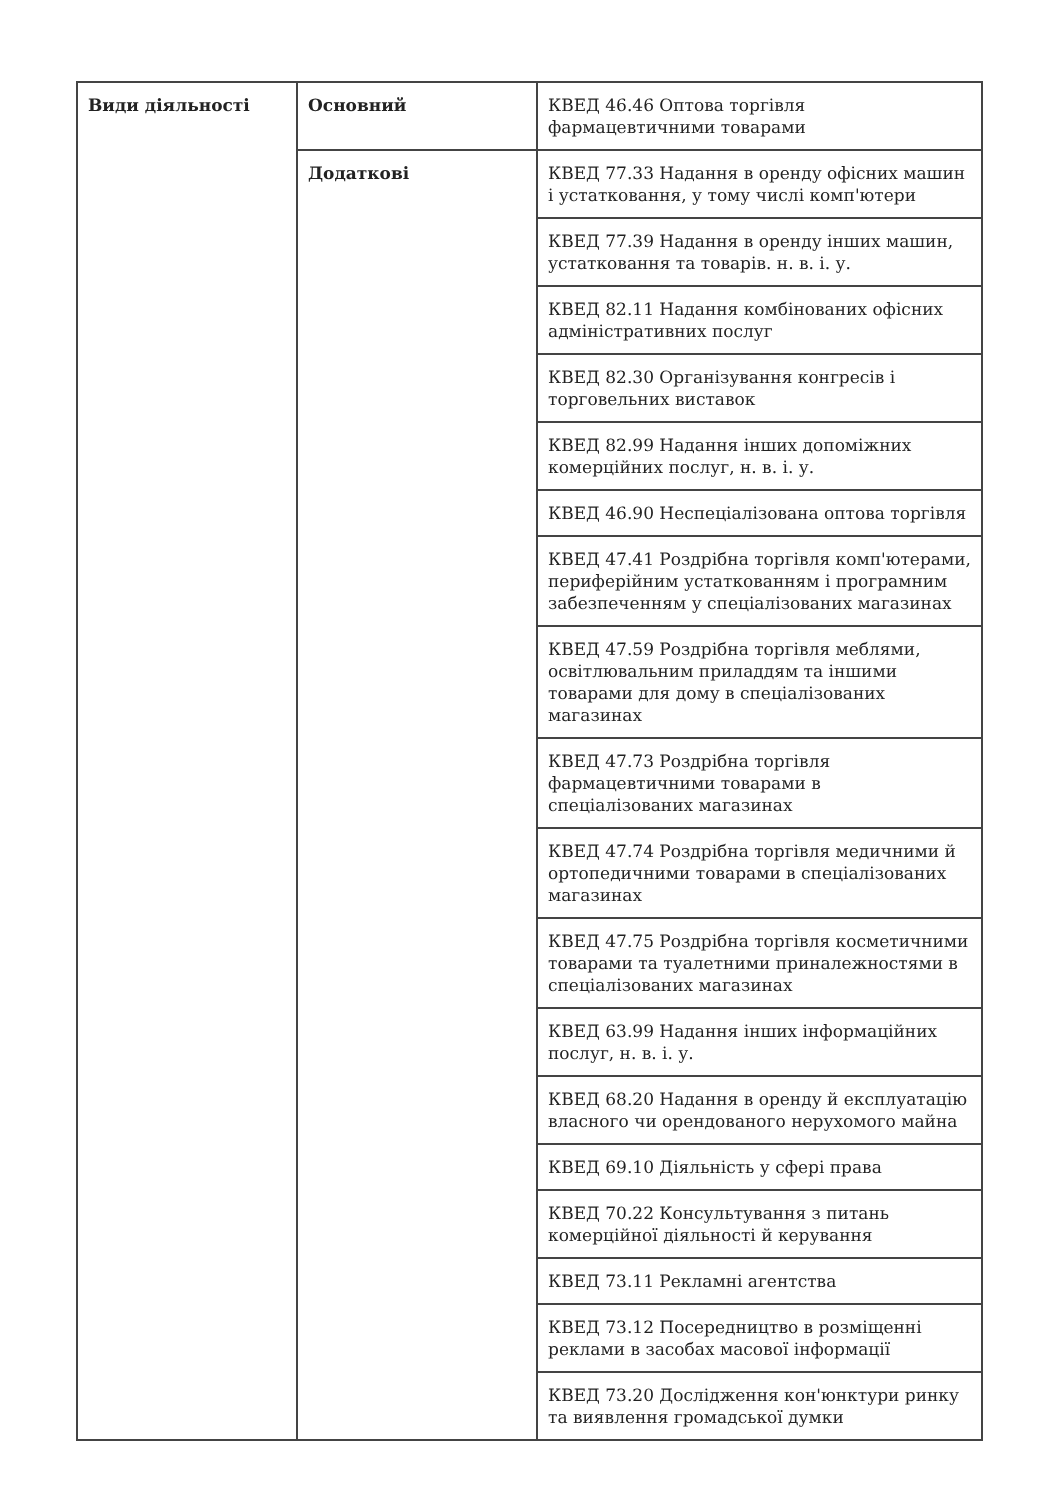| Види діяльності | Основний | КВЕД 46.46 Оптова торгівля фармацевтичними товарами |
| | Додаткові | КВЕД 77.33 Надання в оренду офісних машин і устатковання, у тому числі комп'ютери |
| | | КВЕД 77.39 Надання в оренду інших машин, устатковання та товарів. н. в. і. у. |
| | | КВЕД 82.11 Надання комбінованих офісних адміністративних послуг |
| | | КВЕД 82.30 Організування конгресів і торговельних виставок |
| | | КВЕД 82.99 Надання інших допоміжних комерційних послуг, н. в. і. у. |
| | | КВЕД 46.90 Неспеціалізована оптова торгівля |
| | | КВЕД 47.41 Роздрібна торгівля комп'ютерами, периферійним устаткованням і програмним забезпеченням у спеціалізованих магазинах |
| | | КВЕД 47.59 Роздрібна торгівля меблями, освітлювальним приладдям та іншими товарами для дому в спеціалізованих магазинах |
| | | КВЕД 47.73 Роздрібна торгівля фармацевтичними товарами в спеціалізованих магазинах |
| | | КВЕД 47.74 Роздрібна торгівля медичними й ортопедичними товарами в спеціалізованих магазинах |
| | | КВЕД 47.75 Роздрібна торгівля косметичними товарами та туалетними приналежностями в спеціалізованих магазинах |
| | | КВЕД 63.99 Надання інших інформаційних послуг, н. в. і. у. |
| | | КВЕД 68.20 Надання в оренду й експлуатацію власного чи орендованого нерухомого майна |
| | | КВЕД 69.10 Діяльність у сфері права |
| | | КВЕД 70.22 Консультування з питань комерційної діяльності й керування |
| | | КВЕД 73.11 Рекламні агентства |
| | | КВЕД 73.12 Посередництво в розміщенні реклами в засобах масової інформації |
| | | КВЕД 73.20 Дослідження кон'юнктури ринку та виявлення громадської думки |